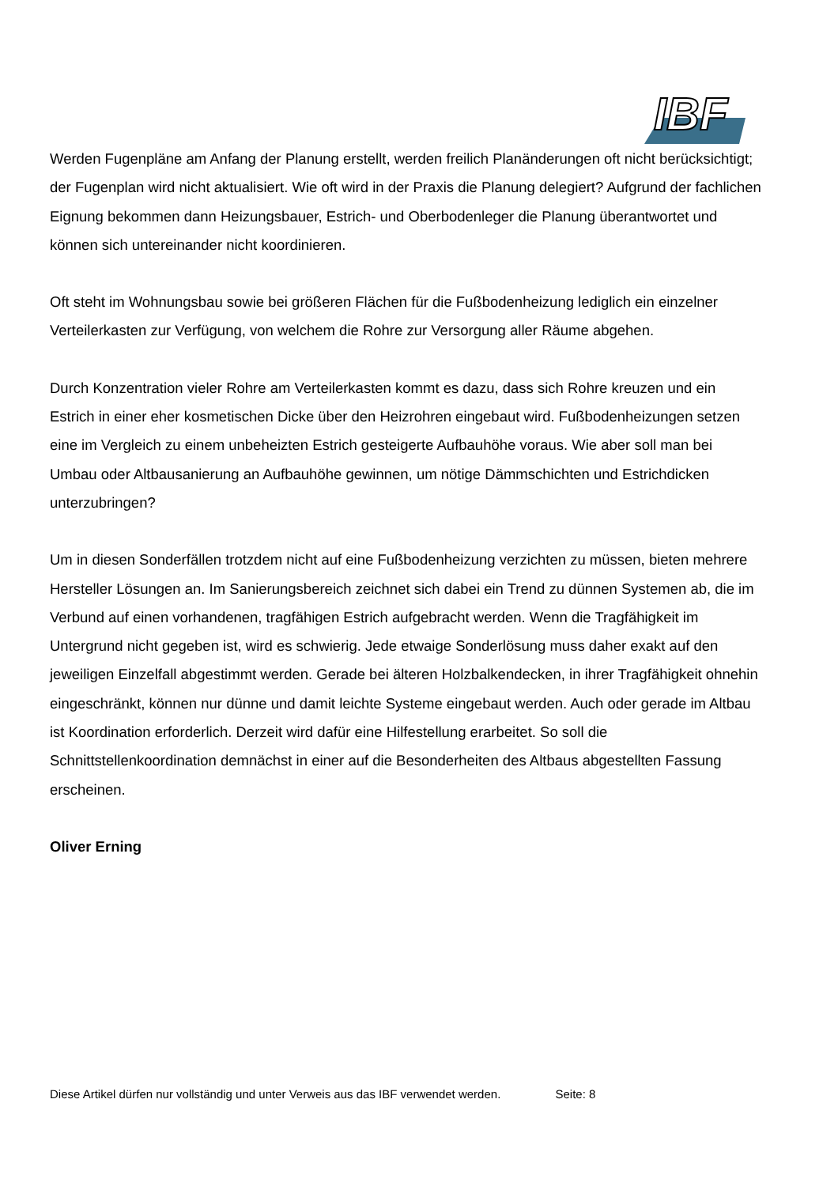IBF
Werden Fugenpläne am Anfang der Planung erstellt, werden freilich Planänderungen oft nicht berücksichtigt; der Fugenplan wird nicht aktualisiert. Wie oft wird in der Praxis die Planung delegiert? Aufgrund der fachlichen Eignung bekommen dann Heizungsbauer, Estrich- und Oberbodenleger die Planung überantwortet und können sich untereinander nicht koordinieren.
Oft steht im Wohnungsbau sowie bei größeren Flächen für die Fußbodenheizung lediglich ein einzelner Verteilerkasten zur Verfügung, von welchem die Rohre zur Versorgung aller Räume abgehen.
Durch Konzentration vieler Rohre am Verteilerkasten kommt es dazu, dass sich Rohre kreuzen und ein Estrich in einer eher kosmetischen Dicke über den Heizrohren eingebaut wird. Fußbodenheizungen setzen eine im Vergleich zu einem unbeheizten Estrich gesteigerte Aufbauhöhe voraus. Wie aber soll man bei Umbau oder Altbausanierung an Aufbauhöhe gewinnen, um nötige Dämmschichten und Estrichdicken unterzubringen?
Um in diesen Sonderfällen trotzdem nicht auf eine Fußbodenheizung verzichten zu müssen, bieten mehrere Hersteller Lösungen an. Im Sanierungsbereich zeichnet sich dabei ein Trend zu dünnen Systemen ab, die im Verbund auf einen vorhandenen, tragfähigen Estrich aufgebracht werden. Wenn die Tragfähigkeit im Untergrund nicht gegeben ist, wird es schwierig. Jede etwaige Sonderlösung muss daher exakt auf den jeweiligen Einzelfall abgestimmt werden. Gerade bei älteren Holzbalkendecken, in ihrer Tragfähigkeit ohnehin eingeschränkt, können nur dünne und damit leichte Systeme eingebaut werden. Auch oder gerade im Altbau ist Koordination erforderlich. Derzeit wird dafür eine Hilfestellung erarbeitet. So soll die Schnittstellenkoordination demnächst in einer auf die Besonderheiten des Altbaus abgestellten Fassung erscheinen.
Oliver Erning
Diese Artikel dürfen nur vollständig und unter Verweis aus das IBF verwendet werden. Seite: 8